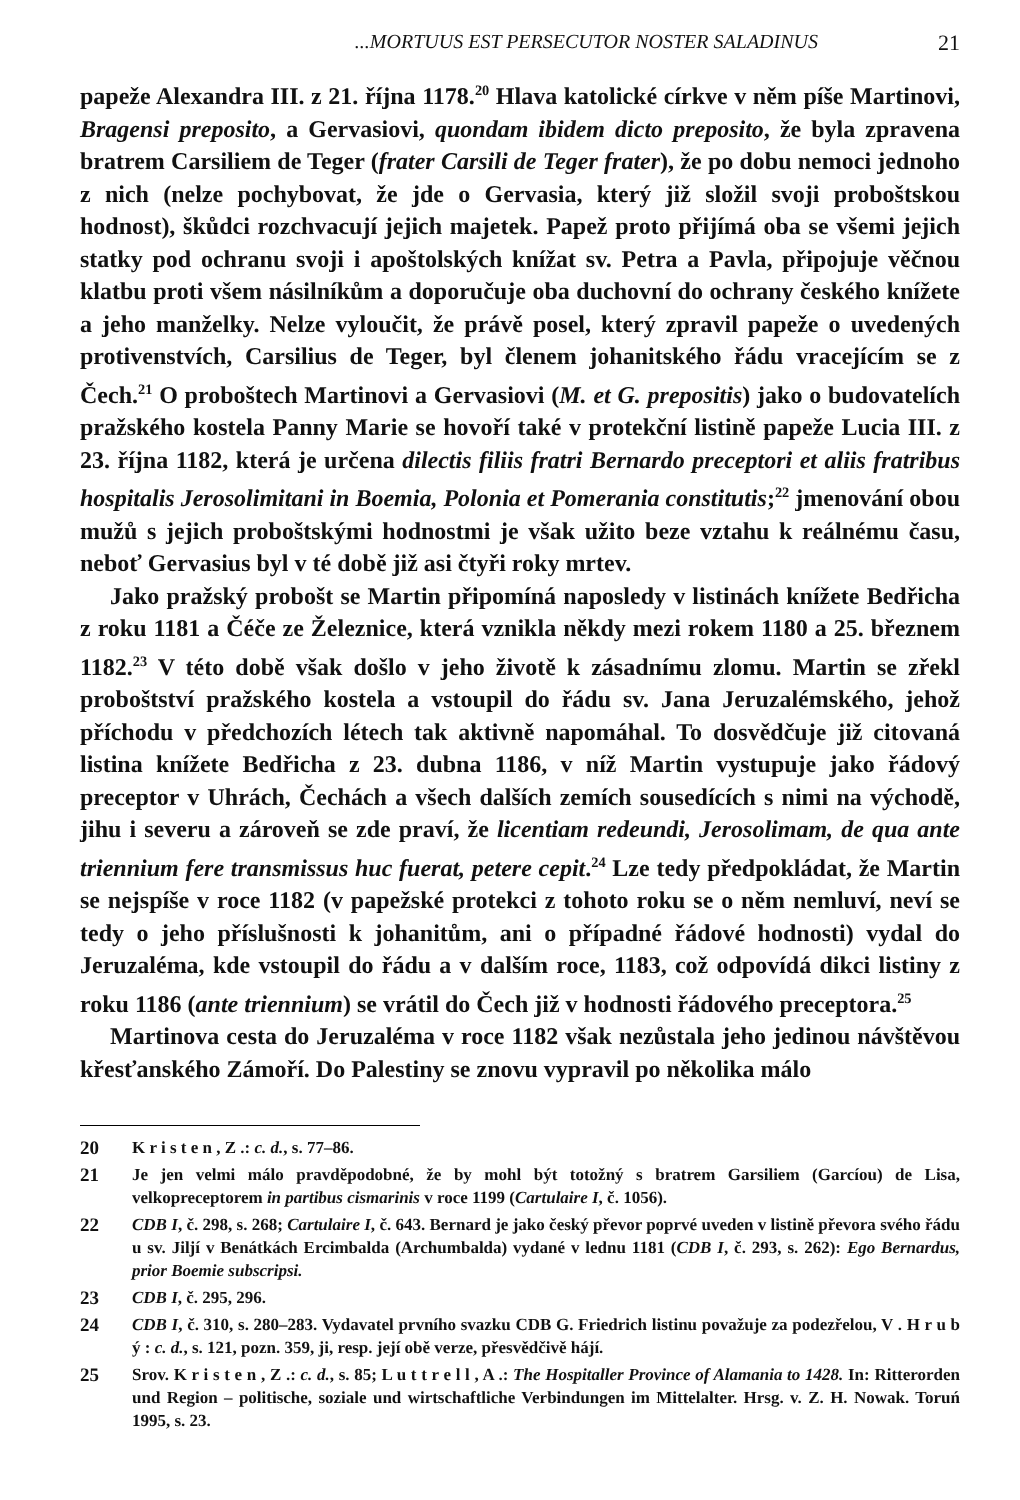...MORTUUS EST PERSECUTOR NOSTER SALADINUS 21
papeže Alexandra III. z 21. října 1178.<sup>20</sup> Hlava katolické církve v něm píše Martinovi, Bragensi preposito, a Gervasiovi, quondam ibidem dicto preposito, že byla zpravena bratrem Carsiliem de Teger (frater Carsili de Teger frater), že po dobu nemoci jednoho z nich (nelze pochybovat, že jde o Gervasia, který již složil svoji proboštskou hodnost), škůdci rozchvacují jejich majetek. Papež proto přijímá oba se všemi jejich statky pod ochranu svoji i apoštolských knížat sv. Petra a Pavla, připojuje věčnou klatbu proti všem násilníkům a doporučuje oba duchovní do ochrany českého knížete a jeho manželky. Nelze vyloučit, že právě posel, který zpravil papeže o uvedených protivenstvích, Carsilius de Teger, byl členem johanitského řádu vracejícím se z Čech.<sup>21</sup> O proboštech Martinovi a Gervasiovi (M. et G. prepositis) jako o budovatelích pražského kostela Panny Marie se hovoří také v protekční listině papeže Lucia III. z 23. října 1182, která je určena dilectis filiis fratri Bernardo preceptori et aliis fratribus hospitalis Jerosolimitani in Boemia, Polonia et Pomerania constitutis;<sup>22</sup> jmenování obou mužů s jejich proboštskými hodnostmi je však užito beze vztahu k reálnému času, neboť Gervasius byl v té době již asi čtyři roky mrtev.
Jako pražský probošt se Martin připomíná naposledy v listinách knížete Bedřicha z roku 1181 a Čéče ze Železnice, která vznikla někdy mezi rokem 1180 a 25. březnem 1182.<sup>23</sup> V této době však došlo v jeho životě k zásadnímu zlomu. Martin se zřekl proboštství pražského kostela a vstoupil do řádu sv. Jana Jeruzalémského, jehož příchodu v předchozích létech tak aktivně napomáhal. To dosvědčuje již citovaná listina knížete Bedřicha z 23. dubna 1186, v níž Martin vystupuje jako řádový preceptor v Uhrách, Čechách a všech dalších zemích sousedících s nimi na východě, jihu i severu a zároveň se zde praví, že licentiam redeundi, Jerosolimam, de qua ante triennium fere transmissus huc fuerat, petere cepit.<sup>24</sup> Lze tedy předpokládat, že Martin se nejspíše v roce 1182 (v papežské protekci z tohoto roku se o něm nemluví, neví se tedy o jeho příslušnosti k johanitům, ani o případné řádové hodnosti) vydal do Jeruzaléma, kde vstoupil do řádu a v dalším roce, 1183, což odpovídá dikci listiny z roku 1186 (ante triennium) se vrátil do Čech již v hodnosti řádového preceptora.<sup>25</sup>
Martinova cesta do Jeruzaléma v roce 1182 však nezůstala jeho jedinou návštěvou křesťanského Zámoří. Do Palestiny se znovu vypravil po několika málo
20 K r i s t e n , Z .: c. d., s. 77–86.
21 Je jen velmi málo pravděpodobné, že by mohl být totožný s bratrem Garsiliem (Garcíou) de Lisa, velkopreceptorem in partibus cismarinis v roce 1199 (Cartulaire I, č. 1056).
22 CDB I, č. 298, s. 268; Cartulaire I, č. 643. Bernard je jako český převor poprvé uveden v listině převora svého řádu u sv. Jiljí v Benátkách Ercimbalda (Archumbalda) vydané v lednu 1181 (CDB I, č. 293, s. 262): Ego Bernardus, prior Boemie subscripsi.
23 CDB I, č. 295, 296.
24 CDB I, č. 310, s. 280–283. Vydavatel prvního svazku CDB G. Friedrich listinu považuje za podezřelou, V . H r u b ý : c. d., s. 121, pozn. 359, ji, resp. její obě verze, přesvědčivě hájí.
25 Srov. K r i s t e n , Z .: c. d., s. 85; L u t t r e l l , A .: The Hospitaller Province of Alamania to 1428. In: Ritterorden und Region – politische, soziale und wirtschaftliche Verbindungen im Mittelalter. Hrsg. v. Z. H. Nowak. Toruń 1995, s. 23.